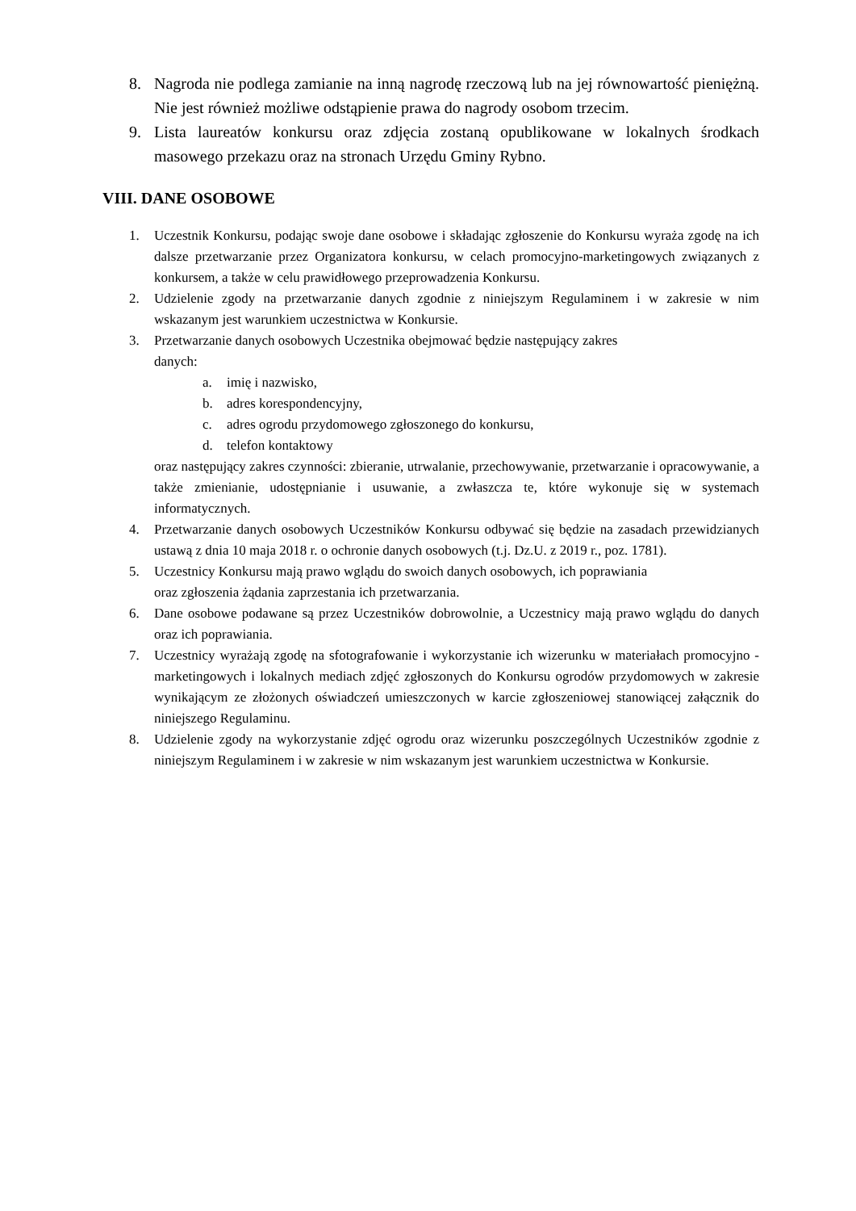8. Nagroda nie podlega zamianie na inną nagrodę rzeczową lub na jej równowartość pieniężną. Nie jest również możliwe odstąpienie prawa do nagrody osobom trzecim.
9. Lista laureatów konkursu oraz zdjęcia zostaną opublikowane w lokalnych środkach masowego przekazu oraz na stronach Urzędu Gminy Rybno.
VIII. DANE OSOBOWE
1. Uczestnik Konkursu, podając swoje dane osobowe i składając zgłoszenie do Konkursu wyraża zgodę na ich dalsze przetwarzanie przez Organizatora konkursu, w celach promocyjno-marketingowych związanych z konkursem, a także w celu prawidłowego przeprowadzenia Konkursu.
2. Udzielenie zgody na przetwarzanie danych zgodnie z niniejszym Regulaminem i w zakresie w nim wskazanym jest warunkiem uczestnictwa w Konkursie.
3. Przetwarzanie danych osobowych Uczestnika obejmować będzie następujący zakres
danych:
a. imię i nazwisko,
b. adres korespondencyjny,
c. adres ogrodu przydomowego zgłoszonego do konkursu,
d. telefon kontaktowy
oraz następujący zakres czynności: zbieranie, utrwalanie, przechowywanie, przetwarzanie i opracowywanie, a także zmienianie, udostępnianie i usuwanie, a zwłaszcza te, które wykonuje się w systemach informatycznych.
4. Przetwarzanie danych osobowych Uczestników Konkursu odbywać się będzie na zasadach przewidzianych ustawą z dnia 10 maja 2018 r. o ochronie danych osobowych (t.j. Dz.U. z 2019 r., poz. 1781).
5. Uczestnicy Konkursu mają prawo wglądu do swoich danych osobowych, ich poprawiania
oraz zgłoszenia żądania zaprzestania ich przetwarzania.
6. Dane osobowe podawane są przez Uczestników dobrowolnie, a Uczestnicy mają prawo wglądu do danych oraz ich poprawiania.
7. Uczestnicy wyrażają zgodę na sfotografowanie i wykorzystanie ich wizerunku w materiałach promocyjno - marketingowych i lokalnych mediach zdjęć zgłoszonych do Konkursu ogrodów przydomowych w zakresie wynikającym ze złożonych oświadczeń umieszczonych w karcie zgłoszeniowej stanowiącej załącznik do niniejszego Regulaminu.
8. Udzielenie zgody na wykorzystanie zdjęć ogrodu oraz wizerunku poszczególnych Uczestników zgodnie z niniejszym Regulaminem i w zakresie w nim wskazanym jest warunkiem uczestnictwa w Konkursie.